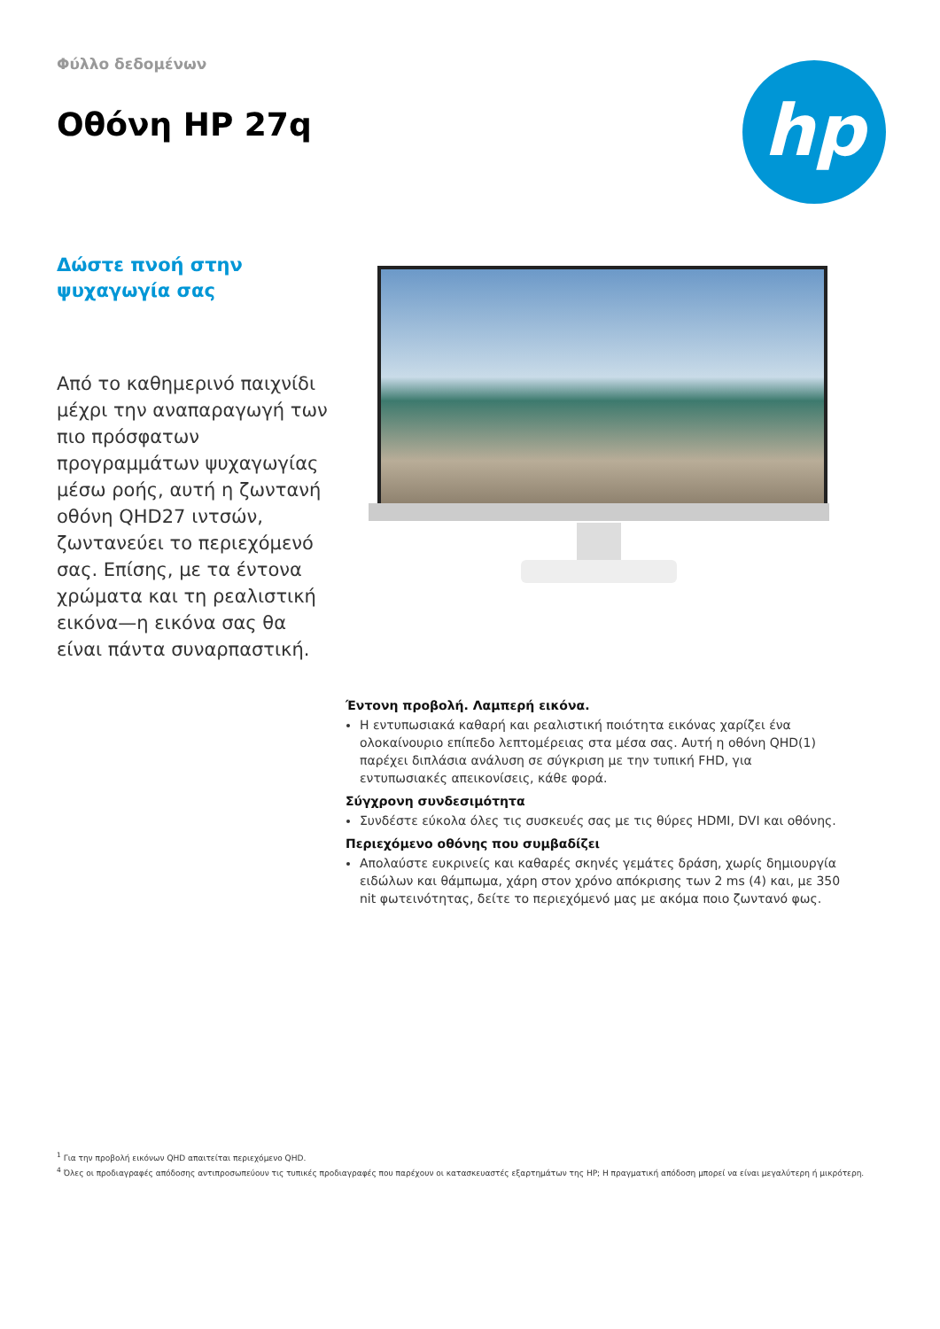Φύλλο δεδομένων
Οθόνη HP 27q
hp
Δώστε πνοή στην ψυχαγωγία σας
Από το καθημερινό παιχνίδι μέχρι την αναπαραγωγή των πιο πρόσφατων προγραμμάτων ψυχαγωγίας μέσω ροής, αυτή η ζωντανή οθόνη QHD27 ιντσών, ζωντανεύει το περιεχόμενό σας. Επίσης, με τα έντονα χρώματα και τη ρεαλιστική εικόνα—η εικόνα σας θα είναι πάντα συναρπαστική.
Έντονη προβολή. Λαμπερή εικόνα.
Η εντυπωσιακά καθαρή και ρεαλιστική ποιότητα εικόνας χαρίζει ένα ολοκαίνουριο επίπεδο λεπτομέρειας στα μέσα σας. Αυτή η οθόνη QHD(1) παρέχει διπλάσια ανάλυση σε σύγκριση με την τυπική FHD, για εντυπωσιακές απεικονίσεις, κάθε φορά.
Σύγχρονη συνδεσιμότητα
Συνδέστε εύκολα όλες τις συσκευές σας με τις θύρες HDMI, DVI και οθόνης.
Περιεχόμενο οθόνης που συμβαδίζει
Απολαύστε ευκρινείς και καθαρές σκηνές γεμάτες δράση, χωρίς δημιουργία ειδώλων και θάμπωμα, χάρη στον χρόνο απόκρισης των 2 ms (4) και, με 350 nit φωτεινότητας, δείτε το περιεχόμενό μας με ακόμα ποιο ζωντανό φως.
<sup>1</sup> Για την προβολή εικόνων QHD απαιτείται περιεχόμενο QHD.
<sup>4</sup> Όλες οι προδιαγραφές απόδοσης αντιπροσωπεύουν τις τυπικές προδιαγραφές που παρέχουν οι κατασκευαστές εξαρτημάτων της HP; Η πραγματική απόδοση μπορεί να είναι μεγαλύτερη ή μικρότερη.